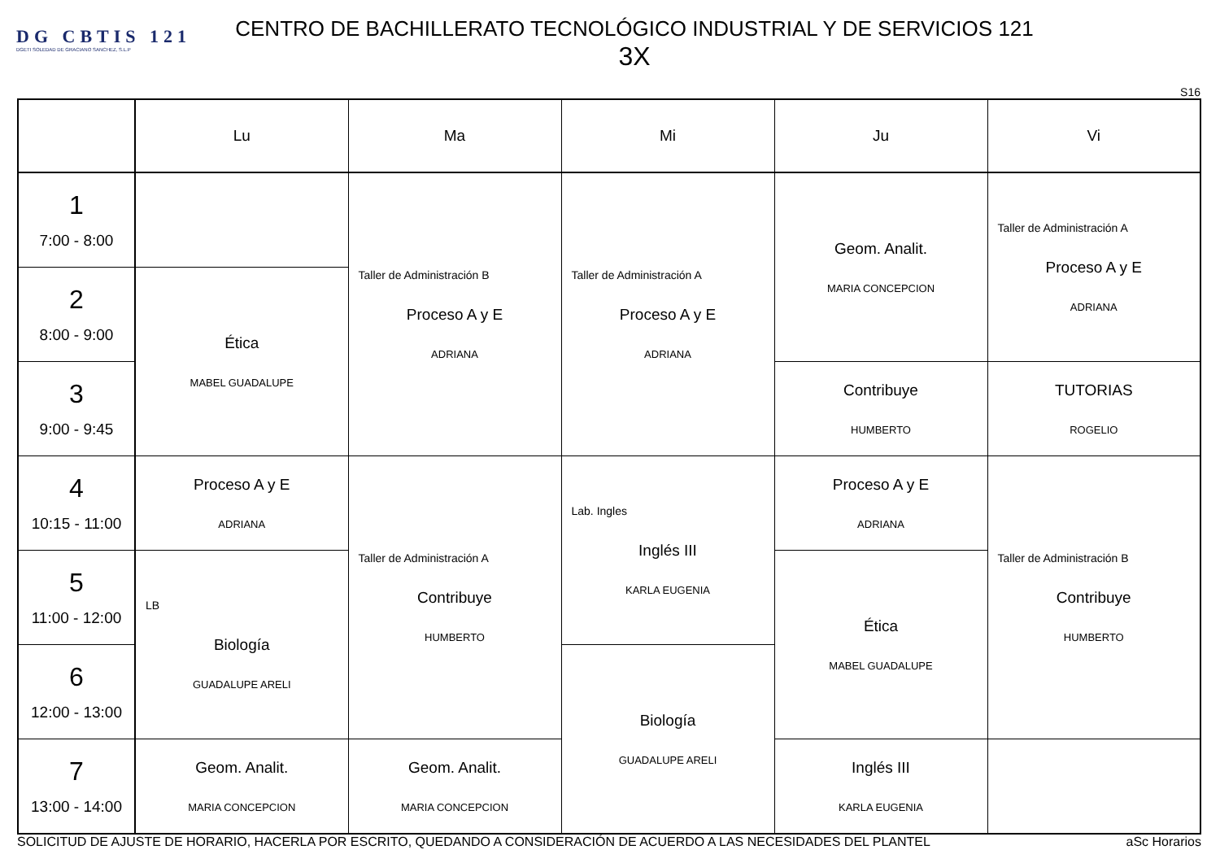DG CBTIS 121
DGETI SOLEDAD DE GRACIANO SANCHEZ, S.L.P
CENTRO DE BACHILLERATO TECNOLÓGICO INDUSTRIAL Y DE SERVICIOS 121
3X
S16
| | Lu | Ma | Mi | Ju | Vi |
| --- | --- | --- | --- | --- | --- |
| 1 7:00 - 8:00 | | Taller de Administración B Proceso A y E ADRIANA | Taller de Administración A Proceso A y E ADRIANA | Geom. Analit. MARIA CONCEPCION | Taller de Administración A Proceso A y E ADRIANA |
| 2 8:00 - 9:00 | Ética MABEL GUADALUPE | | | | |
| 3 9:00 - 9:45 | | | | Contribuye HUMBERTO | TUTORIAS ROGELIO |
| 4 10:15 - 11:00 | Proceso A y E ADRIANA | Taller de Administración A Contribuye HUMBERTO | Lab. Ingles Inglés III KARLA EUGENIA | Proceso A y E ADRIANA | Taller de Administración B Contribuye HUMBERTO |
| 5 11:00 - 12:00 | LB Biología GUADALUPE ARELI | | | Ética MABEL GUADALUPE | |
| 6 12:00 - 13:00 | | | Biología GUADALUPE ARELI | | |
| 7 13:00 - 14:00 | Geom. Analit. MARIA CONCEPCION | Geom. Analit. MARIA CONCEPCION | | Inglés III KARLA EUGENIA | |
SOLICITUD DE AJUSTE DE HORARIO, HACERLA POR ESCRITO, QUEDANDO A CONSIDERACIÓN DE ACUERDO A LAS NECESIDADES DEL PLANTEL aSc Horarios